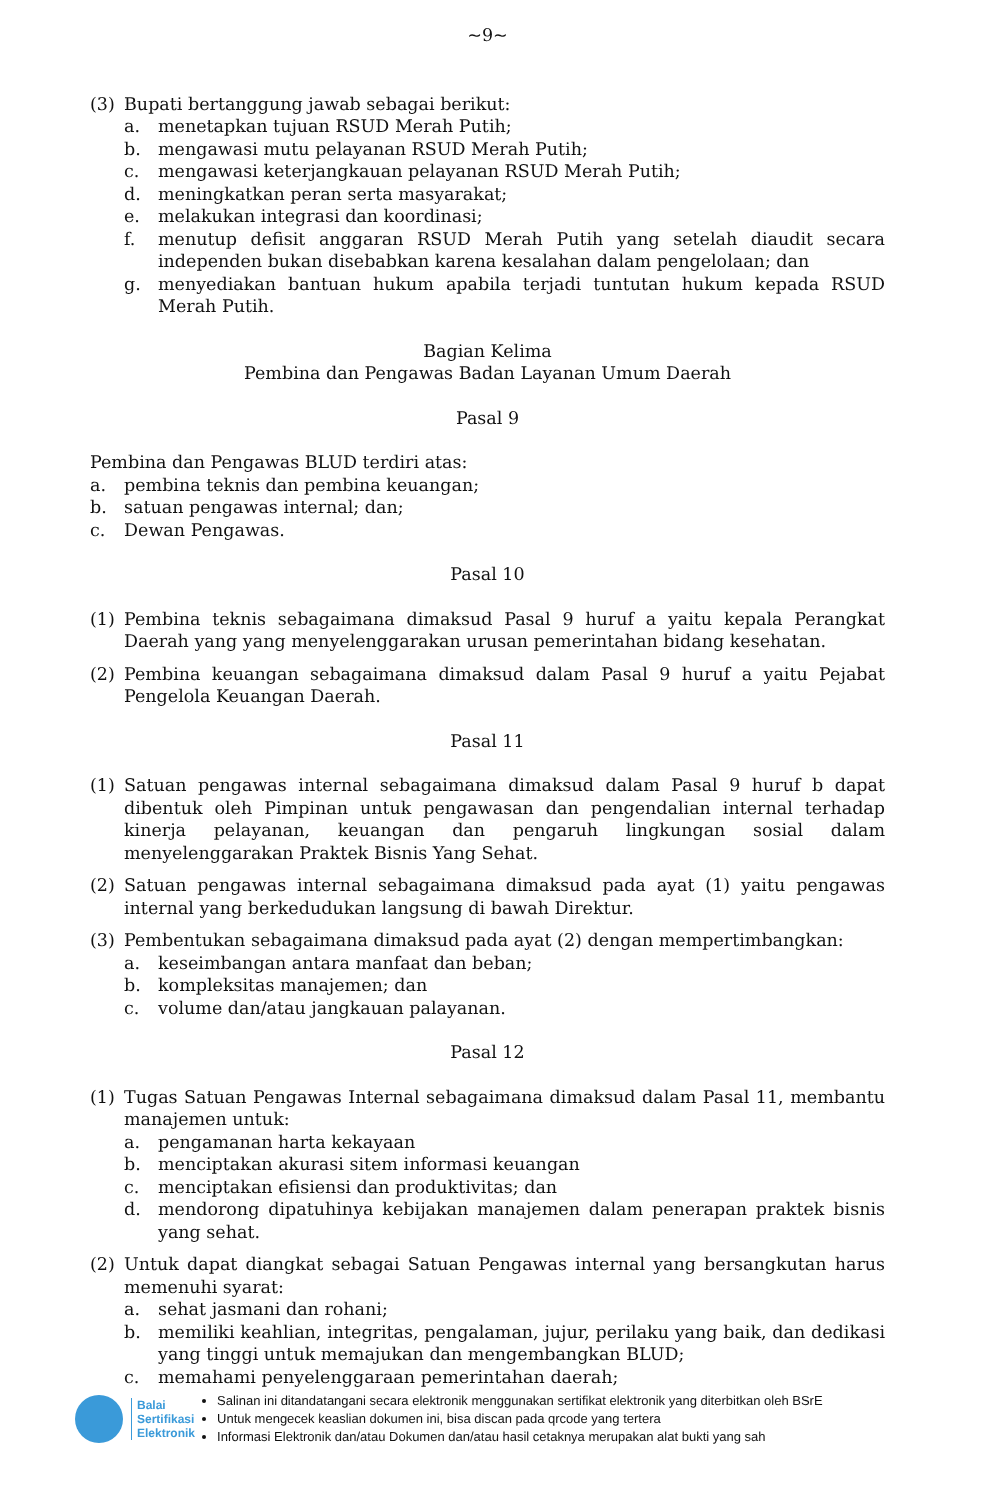~9~
(3) Bupati bertanggung jawab sebagai berikut:
a. menetapkan tujuan RSUD Merah Putih;
b. mengawasi mutu pelayanan RSUD Merah Putih;
c. mengawasi keterjangkauan pelayanan RSUD Merah Putih;
d. meningkatkan peran serta masyarakat;
e. melakukan integrasi dan koordinasi;
f. menutup defisit anggaran RSUD Merah Putih yang setelah diaudit secara independen bukan disebabkan karena kesalahan dalam pengelolaan; dan
g. menyediakan bantuan hukum apabila terjadi tuntutan hukum kepada RSUD Merah Putih.
Bagian Kelima
Pembina dan Pengawas Badan Layanan Umum Daerah
Pasal 9
Pembina dan Pengawas BLUD terdiri atas:
a. pembina teknis dan pembina keuangan;
b. satuan pengawas internal; dan;
c. Dewan Pengawas.
Pasal 10
(1) Pembina teknis sebagaimana dimaksud Pasal 9 huruf a yaitu kepala Perangkat Daerah yang yang menyelenggarakan urusan pemerintahan bidang kesehatan.
(2) Pembina keuangan sebagaimana dimaksud dalam Pasal 9 huruf a yaitu Pejabat Pengelola Keuangan Daerah.
Pasal 11
(1) Satuan pengawas internal sebagaimana dimaksud dalam Pasal 9 huruf b dapat dibentuk oleh Pimpinan untuk pengawasan dan pengendalian internal terhadap kinerja pelayanan, keuangan dan pengaruh lingkungan sosial dalam menyelenggarakan Praktek Bisnis Yang Sehat.
(2) Satuan pengawas internal sebagaimana dimaksud pada ayat (1) yaitu pengawas internal yang berkedudukan langsung di bawah Direktur.
(3) Pembentukan sebagaimana dimaksud pada ayat (2) dengan mempertimbangkan:
a. keseimbangan antara manfaat dan beban;
b. kompleksitas manajemen; dan
c. volume dan/atau jangkauan palayanan.
Pasal 12
(1) Tugas Satuan Pengawas Internal sebagaimana dimaksud dalam Pasal 11, membantu manajemen untuk:
a. pengamanan harta kekayaan
b. menciptakan akurasi sitem informasi keuangan
c. menciptakan efisiensi dan produktivitas; dan
d. mendorong dipatuhinya kebijakan manajemen dalam penerapan praktek bisnis yang sehat.
(2) Untuk dapat diangkat sebagai Satuan Pengawas internal yang bersangkutan harus memenuhi syarat:
a. sehat jasmani dan rohani;
b. memiliki keahlian, integritas, pengalaman, jujur, perilaku yang baik, dan dedikasi yang tinggi untuk memajukan dan mengembangkan BLUD;
c. memahami penyelenggaraan pemerintahan daerah;
Balai
Sertifikasi
Elektronik
Salinan ini ditandatangani secara elektronik menggunakan sertifikat elektronik yang diterbitkan oleh BSrE
Untuk mengecek keaslian dokumen ini, bisa discan pada qrcode yang tertera
Informasi Elektronik dan/atau Dokumen dan/atau hasil cetaknya merupakan alat bukti yang sah